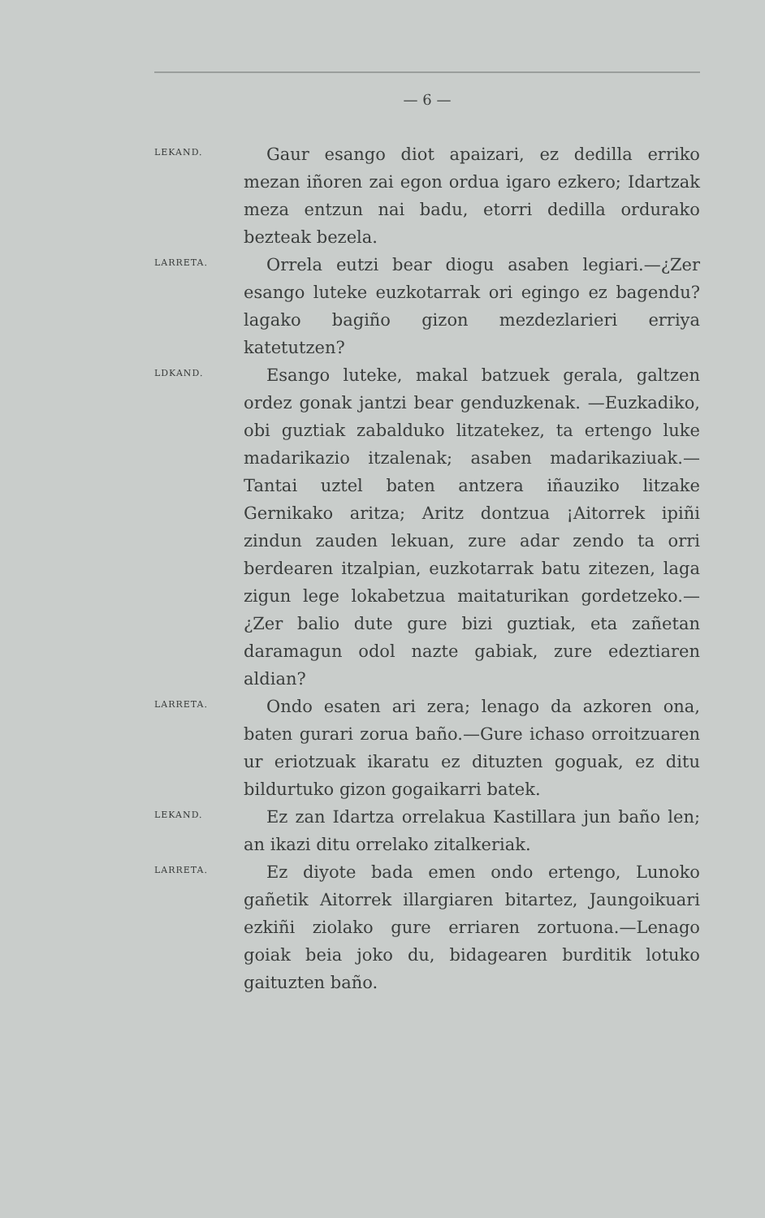— 6 —
LEKAND.
Gaur esango diot apaizari, ez dedilla erriko mezan iñoren zai egon ordua igaro ezkero; Idartzak meza entzun nai badu, etorri dedilla ordurako bezteak bezela.
LARRETA.
Orrela eutzi bear diogu asaben legiari.—¿Zer esango luteke euzkotarrak ori egingo ez bagendu? lagako bagiño gizon mezdezlarieri erriya katetutzen?
LDKAND.
Esango luteke, makal batzuek gerala, galtzen ordez gonak jantzi bear genduzkenak. —Euzkadiko, obi guztiak zabalduko litzatekez, ta ertengo luke madarikazio itzalenak; asaben madarikaziuak.—Tantai uztel baten antzera iñauziko litzake Gernikako aritza; Aritz dontzua ¡Aitorrek ipiñi zindun zauden lekuan, zure adar zendo ta orri berdearen itzalpian, euzkotarrak batu zitezen, laga zigun lege lokabetzua maitaturikan gordetzeko.—¿Zer balio dute gure bizi guztiak, eta zañetan daramagun odol nazte gabiak, zure edeztiaren aldian?
LARRETA.
Ondo esaten ari zera; lenago da azkoren ona, baten gurari zorua baño.—Gure ichaso orroitzuaren ur eriotzuak ikaratu ez dituzten goguak, ez ditu bildurtuko gizon gogaikarri batek.
LEKAND.
Ez zan Idartza orrelakua Kastillara jun baño len; an ikazi ditu orrelako zitalkeriak.
LARRETA.
Ez diyote bada emen ondo ertengo, Lunoko gañetik Aitorrek illargiaren bitartez, Jaungoikuari ezkiñi ziolako gure erriaren zortuona.—Lenago goiak beia joko du, bidagearen burditik lotuko gaituzten baño.